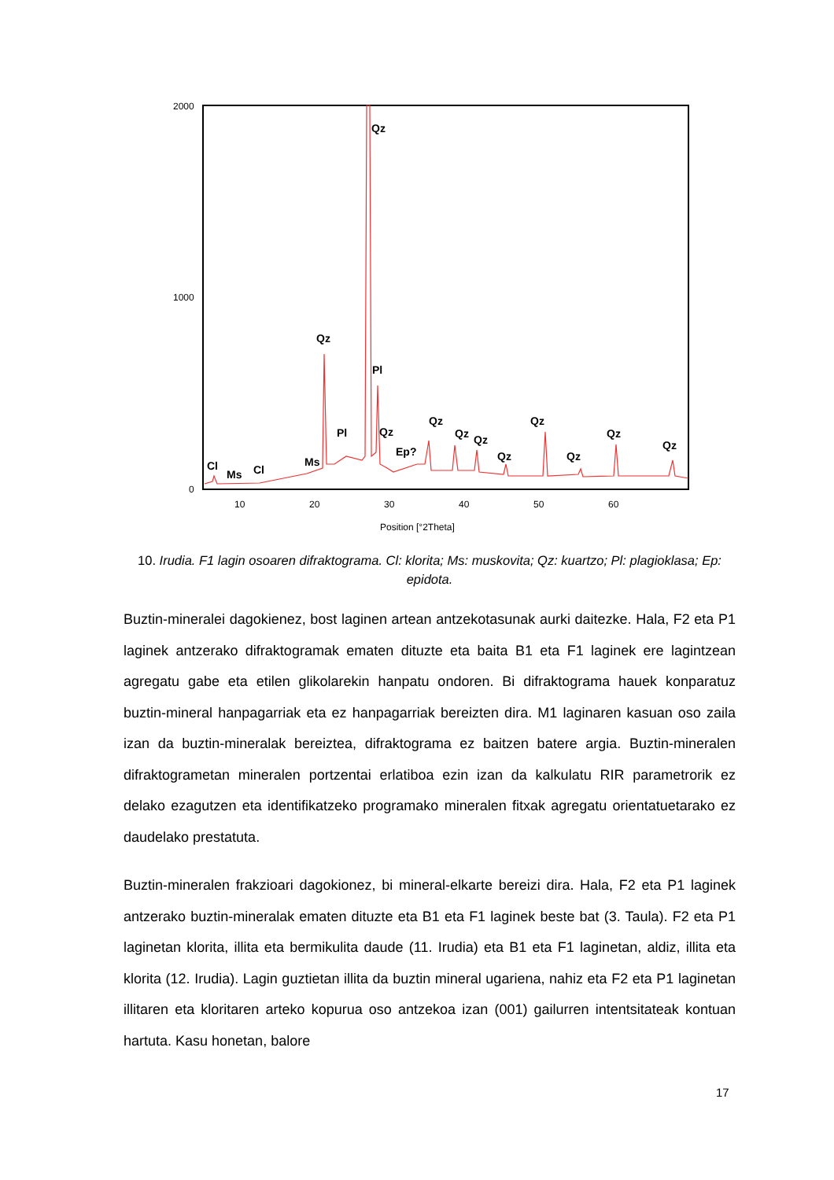2000
1000
0
10
20
30
40
50
60
Position [°2Theta]
Qz
Qz
Pl
Pl
Qz
Ep?
Qz
Qz
Qz
Qz
Qz
Qz
Qz
Qz
Cl
Ms
Cl
Ms
10. Irudia. F1 lagin osoaren difraktograma. Cl: klorita; Ms: muskovita; Qz: kuartzo; Pl: plagioklasa; Ep: epidota.
Buztin-mineralei dagokienez, bost laginen artean antzekotasunak aurki daitezke. Hala, F2 eta P1 laginek antzerako difraktogramak ematen dituzte eta baita B1 eta F1 laginek ere lagintzean agregatu gabe eta etilen glikolarekin hanpatu ondoren. Bi difraktograma hauek konparatuz buztin-mineral hanpagarriak eta ez hanpagarriak bereizten dira. M1 laginaren kasuan oso zaila izan da buztin-mineralak bereiztea, difraktograma ez baitzen batere argia. Buztin-mineralen difraktogrametan mineralen portzentai erlatiboa ezin izan da kalkulatu RIR parametrorik ez delako ezagutzen eta identifikatzeko programako mineralen fitxak agregatu orientatuetarako ez daudelako prestatuta.
Buztin-mineralen frakzioari dagokionez, bi mineral-elkarte bereizi dira. Hala, F2 eta P1 laginek antzerako buztin-mineralak ematen dituzte eta B1 eta F1 laginek beste bat (3. Taula). F2 eta P1 laginetan klorita, illita eta bermikulita daude (11. Irudia) eta B1 eta F1 laginetan, aldiz, illita eta klorita (12. Irudia). Lagin guztietan illita da buztin mineral ugariena, nahiz eta F2 eta P1 laginetan illitaren eta kloritaren arteko kopurua oso antzekoa izan (001) gailurren intentsitateak kontuan hartuta. Kasu honetan, balore
17